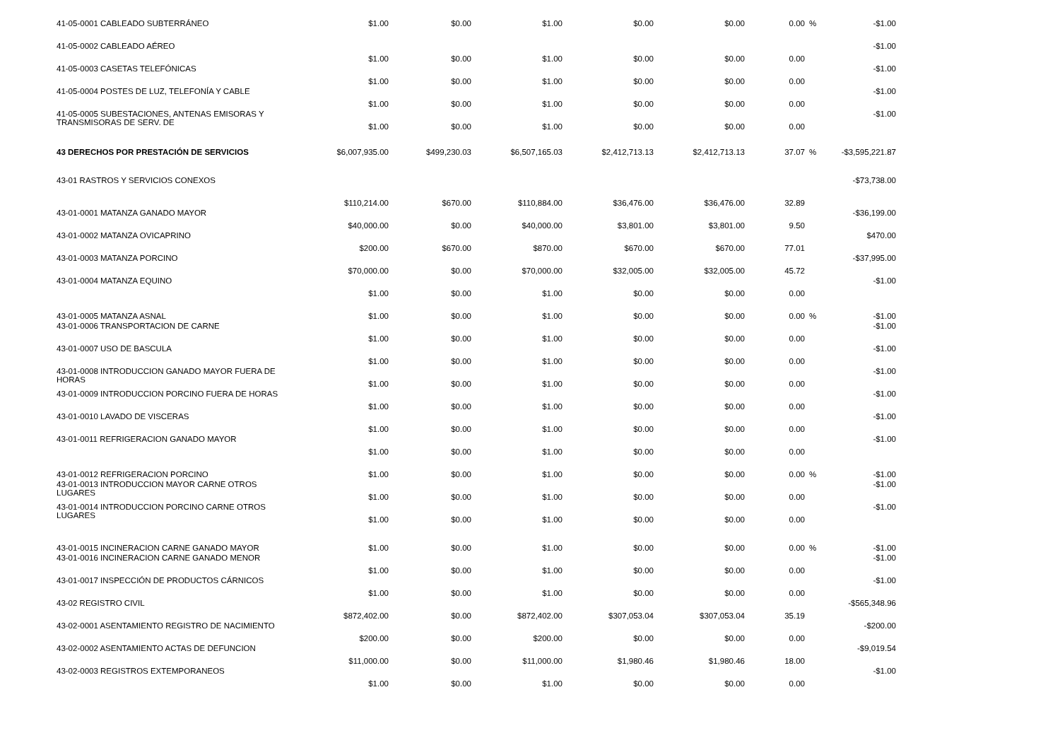| 41-05-0001 CABLEADO SUBTERRÁNEO | $1.00 | $0.00 | $1.00 | $0.00 | $0.00 | 0.00 | % | -$1.00 |
| 41-05-0002 CABLEADO AÉREO | $1.00 | $0.00 | $1.00 | $0.00 | $0.00 | 0.00 | | -$1.00 |
| 41-05-0003 CASETAS TELEFÓNICAS | $1.00 | $0.00 | $1.00 | $0.00 | $0.00 | 0.00 | | -$1.00 |
| 41-05-0004 POSTES DE LUZ, TELEFONÍA Y CABLE | $1.00 | $0.00 | $1.00 | $0.00 | $0.00 | 0.00 | | -$1.00 |
| 41-05-0005 SUBESTACIONES, ANTENAS EMISORAS Y TRANSMISORAS DE SERV. DE | $1.00 | $0.00 | $1.00 | $0.00 | $0.00 | 0.00 | | -$1.00 |
| 43 DERECHOS POR PRESTACIÓN DE SERVICIOS | $6,007,935.00 | $499,230.03 | $6,507,165.03 | $2,412,713.13 | $2,412,713.13 | 37.07 | % | -$3,595,221.87 |
| 43-01 RASTROS Y SERVICIOS CONEXOS | | | | | | | | -$73,738.00 |
| | $110,214.00 | $670.00 | $110,884.00 | $36,476.00 | $36,476.00 | 32.89 | | |
| 43-01-0001 MATANZA GANADO MAYOR | $40,000.00 | $0.00 | $40,000.00 | $3,801.00 | $3,801.00 | 9.50 | | -$36,199.00 |
| 43-01-0002 MATANZA OVICAPRINO | $200.00 | $670.00 | $870.00 | $670.00 | $670.00 | 77.01 | | $470.00 |
| 43-01-0003 MATANZA PORCINO | $70,000.00 | $0.00 | $70,000.00 | $32,005.00 | $32,005.00 | 45.72 | | -$37,995.00 |
| 43-01-0004 MATANZA EQUINO | $1.00 | $0.00 | $1.00 | $0.00 | $0.00 | 0.00 | | -$1.00 |
| 43-01-0005 MATANZA ASNAL | $1.00 | $0.00 | $1.00 | $0.00 | $0.00 | 0.00 | % | -$1.00 |
| 43-01-0006 TRANSPORTACION DE CARNE | $1.00 | $0.00 | $1.00 | $0.00 | $0.00 | 0.00 | | -$1.00 |
| 43-01-0007 USO DE BASCULA | $1.00 | $0.00 | $1.00 | $0.00 | $0.00 | 0.00 | | -$1.00 |
| 43-01-0008 INTRODUCCION GANADO MAYOR FUERA DE HORAS | $1.00 | $0.00 | $1.00 | $0.00 | $0.00 | 0.00 | | -$1.00 |
| 43-01-0009 INTRODUCCION PORCINO FUERA DE HORAS | $1.00 | $0.00 | $1.00 | $0.00 | $0.00 | 0.00 | | -$1.00 |
| 43-01-0010 LAVADO DE VISCERAS | $1.00 | $0.00 | $1.00 | $0.00 | $0.00 | 0.00 | | -$1.00 |
| 43-01-0011 REFRIGERACION GANADO MAYOR | $1.00 | $0.00 | $1.00 | $0.00 | $0.00 | 0.00 | | -$1.00 |
| 43-01-0012 REFRIGERACION PORCINO | $1.00 | $0.00 | $1.00 | $0.00 | $0.00 | 0.00 | % | -$1.00 |
| 43-01-0013 INTRODUCCION MAYOR CARNE OTROS LUGARES | $1.00 | $0.00 | $1.00 | $0.00 | $0.00 | 0.00 | | -$1.00 |
| 43-01-0014 INTRODUCCION PORCINO CARNE OTROS LUGARES | $1.00 | $0.00 | $1.00 | $0.00 | $0.00 | 0.00 | | -$1.00 |
| 43-01-0015 INCINERACION CARNE GANADO MAYOR | $1.00 | $0.00 | $1.00 | $0.00 | $0.00 | 0.00 | % | -$1.00 |
| 43-01-0016 INCINERACION CARNE GANADO MENOR | $1.00 | $0.00 | $1.00 | $0.00 | $0.00 | 0.00 | | -$1.00 |
| 43-01-0017 INSPECCIÓN DE PRODUCTOS CÁRNICOS | $1.00 | $0.00 | $1.00 | $0.00 | $0.00 | 0.00 | | -$1.00 |
| 43-02 REGISTRO CIVIL | $872,402.00 | $0.00 | $872,402.00 | $307,053.04 | $307,053.04 | 35.19 | | -$565,348.96 |
| 43-02-0001 ASENTAMIENTO REGISTRO DE NACIMIENTO | $200.00 | $0.00 | $200.00 | $0.00 | $0.00 | 0.00 | | -$200.00 |
| 43-02-0002 ASENTAMIENTO ACTAS DE DEFUNCION | $11,000.00 | $0.00 | $11,000.00 | $1,980.46 | $1,980.46 | 18.00 | | -$9,019.54 |
| 43-02-0003 REGISTROS EXTEMPORANEOS | $1.00 | $0.00 | $1.00 | $0.00 | $0.00 | 0.00 | | -$1.00 |